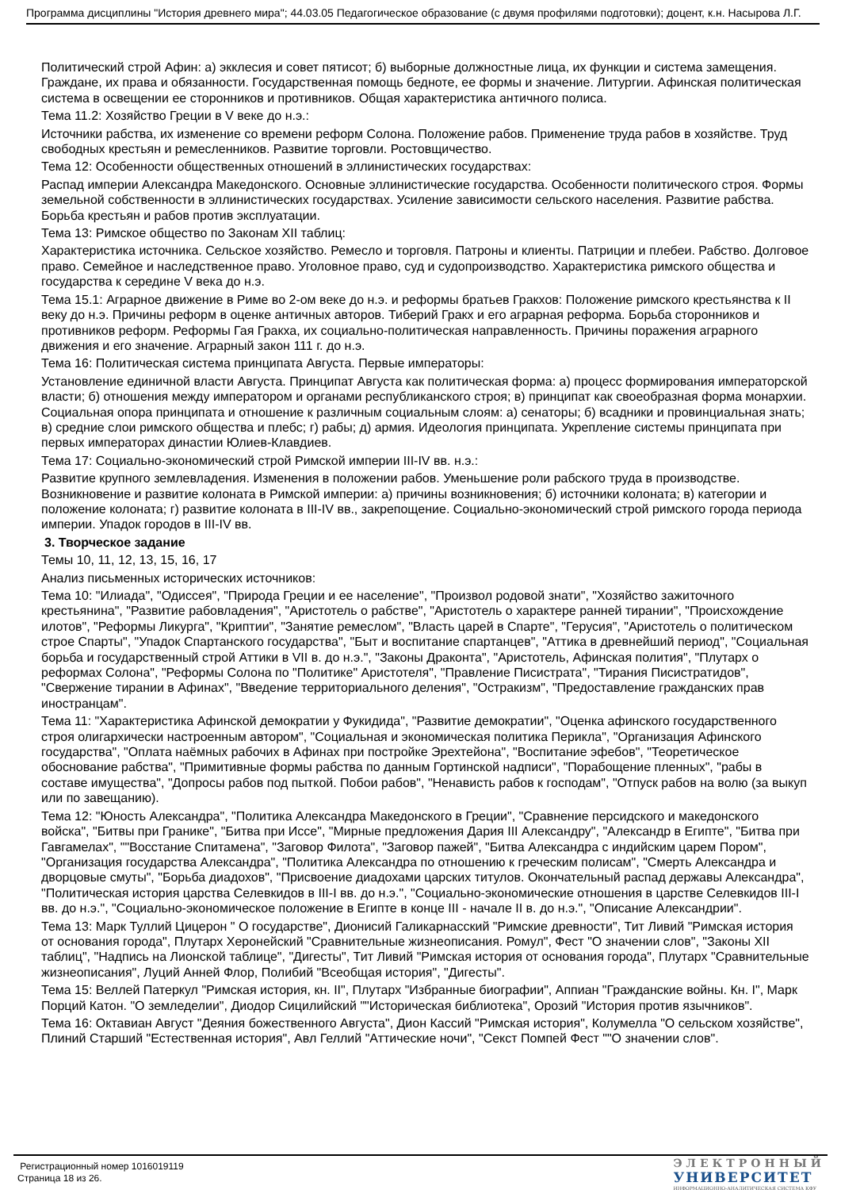Программа дисциплины "История древнего мира"; 44.03.05 Педагогическое образование (с двумя профилями подготовки); доцент, к.н. Насырова Л.Г.
Политический строй Афин: а) экклесия и совет пятисот; б) выборные должностные лица, их функции и система замещения. Граждане, их права и обязанности. Государственная помощь бедноте, ее формы и значение. Литургии. Афинская политическая система в освещении ее сторонников и противников. Общая характеристика античного полиса.
Тема 11.2: Хозяйство Греции в V веке до н.э.:
Источники рабства, их изменение со времени реформ Солона. Положение рабов. Применение труда рабов в хозяйстве. Труд свободных крестьян и ремесленников. Развитие торговли. Ростовщичество.
Тема 12: Особенности общественных отношений в эллинистических государствах:
Распад империи Александра Македонского. Основные эллинистические государства. Особенности политического строя. Формы земельной собственности в эллинистических государствах. Усиление зависимости сельского населения. Развитие рабства. Борьба крестьян и рабов против эксплуатации.
Тема 13: Римское общество по Законам XII таблиц:
Характеристика источника. Сельское хозяйство. Ремесло и торговля. Патроны и клиенты. Патриции и плебеи. Рабство. Долговое право. Семейное и наследственное право. Уголовное право, суд и судопроизводство. Характеристика римского общества и государства к середине V века до н.э.
Тема 15.1: Аграрное движение в Риме во 2-ом веке до н.э. и реформы братьев Гракхов: Положение римского крестьянства к II веку до н.э. Причины реформ в оценке античных авторов. Тиберий Гракх и его аграрная реформа. Борьба сторонников и противников реформ. Реформы Гая Гракха, их социально-политическая направленность. Причины поражения аграрного движения и его значение. Аграрный закон 111 г. до н.э.
Тема 16: Политическая система принципата Августа. Первые императоры:
Установление единичной власти Августа. Принципат Августа как политическая форма: а) процесс формирования императорской власти; б) отношения между императором и органами республиканского строя; в) принципат как своеобразная форма монархии. Социальная опора принципата и отношение к различным социальным слоям: а) сенаторы; б) всадники и провинциальная знать; в) средние слои римского общества и плебс; г) рабы; д) армия. Идеология принципата. Укрепление системы принципата при первых императорах династии Юлиев-Клавдиев.
Тема 17: Социально-экономический строй Римской империи III-IV вв. н.э.:
Развитие крупного землевладения. Изменения в положении рабов. Уменьшение роли рабского труда в производстве. Возникновение и развитие колоната в Римской империи: а) причины возникновения; б) источники колоната; в) категории и положение колоната; г) развитие колоната в III-IV вв., закрепощение. Социально-экономический строй римского города периода империи. Упадок городов в III-IV вв.
3. Творческое задание
Темы 10, 11, 12, 13, 15, 16, 17
Анализ письменных исторических источников:
Тема 10: "Илиада", "Одиссея", "Природа Греции и ее население", "Произвол родовой знати", "Хозяйство зажиточного крестьянина", "Развитие рабовладения", "Аристотель о рабстве", "Аристотель о характере ранней тирании", "Происхождение илотов", "Реформы Ликурга", "Криптии", "Занятие ремеслом", "Власть царей в Спарте", "Герусия", "Аристотель о политическом строе Спарты", "Упадок Спартанского государства", "Быт и воспитание спартанцев", "Аттика в древнейший период", "Социальная борьба и государственный строй Аттики в VII в. до н.э.", "Законы Драконта", "Аристотель, Афинская полития", "Плутарх о реформах Солона", "Реформы Солона по "Политике" Аристотеля", "Правление Писистрата", "Тирания Писистратидов", "Свержение тирании в Афинах", "Введение территориального деления", "Остракизм", "Предоставление гражданских прав иностранцам".
Тема 11: "Характеристика Афинской демократии у Фукидида", "Развитие демократии", "Оценка афинского государственного строя олигархически настроенным автором", "Социальная и экономическая политика Перикла", "Организация Афинского государства", "Оплата наёмных рабочих в Афинах при постройке Эрехтейона", "Воспитание эфебов", "Теоретическое обоснование рабства", "Примитивные формы рабства по данным Гортинской надписи", "Порабощение пленных", "рабы в составе имущества", "Допросы рабов под пыткой. Побои рабов", "Ненависть рабов к господам", "Отпуск рабов на волю (за выкуп или по завещанию).
Тема 12: "Юность Александра", "Политика Александра Македонского в Греции", "Сравнение персидского и македонского войска", "Битвы при Гранике", "Битва при Иссе", "Мирные предложения Дария III Александру", "Александр в Египте", "Битва при Гавгамелах", ""Восстание Спитамена", "Заговор Филота", "Заговор пажей", "Битва Александра с индийским царем Пором", "Организация государства Александра", "Политика Александра по отношению к греческим полисам", "Смерть Александра и дворцовые смуты", "Борьба диадохов", "Присвоение диадохами царских титулов. Окончательный распад державы Александра", "Политическая история царства Селевкидов в III-I вв. до н.э.", "Социально-экономические отношения в царстве Селевкидов III-I вв. до н.э.", "Социально-экономическое положение в Египте в конце III - начале II в. до н.э.", "Описание Александрии".
Тема 13: Марк Туллий Цицерон " О государстве", Дионисий Галикарнасский "Римские древности", Тит Ливий "Римская история от основания города", Плутарх Херонейский "Сравнительные жизнеописания. Ромул", Фест "О значении слов", "Законы XII таблиц", "Надпись на Лионской таблице", "Дигесты", Тит Ливий "Римская история от основания города", Плутарх "Сравнительные жизнеописания", Луций Анней Флор, Полибий "Всеобщая история", "Дигесты".
Тема 15: Веллей Патеркул "Римская история, кн. II", Плутарх "Избранные биографии", Аппиан "Гражданские войны. Кн. I", Марк Порций Катон. "О земледелии", Диодор Сицилийский ""Историческая библиотека", Орозий "История против язычников".
Тема 16: Октавиан Август "Деяния божественного Августа", Дион Кассий "Римская история", Колумелла "О сельском хозяйстве", Плиний Старший "Естественная история", Авл Геллий "Аттические ночи", "Секст Помпей Фест ""О значении слов".
Регистрационный номер 1016019119
Страница 18 из 26.
ЭЛЕКТРОННЫЙ
УНИВЕРСИТЕТ
ИНФОРМАЦИОННО-АНАЛИТИЧЕСКАЯ СИСТЕМА КФУ